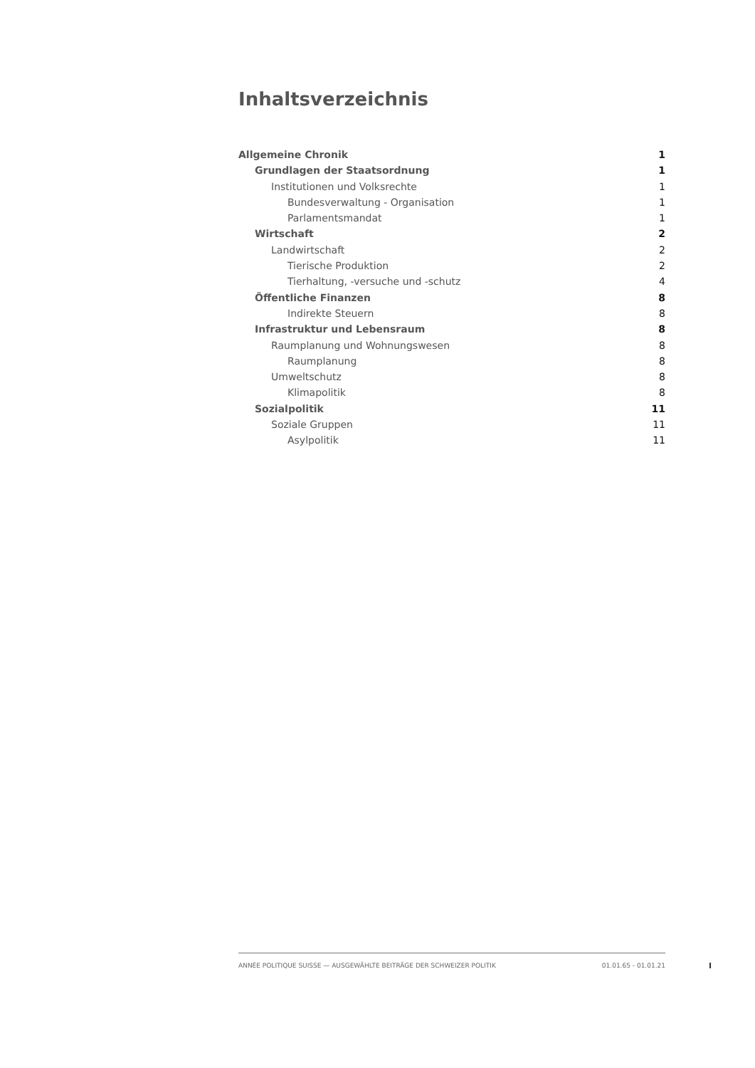Inhaltsverzeichnis
Allgemeine Chronik 1
Grundlagen der Staatsordnung 1
Institutionen und Volksrechte 1
Bundesverwaltung - Organisation 1
Parlamentsmandat 1
Wirtschaft 2
Landwirtschaft 2
Tierische Produktion 2
Tierhaltung, -versuche und -schutz 4
Öffentliche Finanzen 8
Indirekte Steuern 8
Infrastruktur und Lebensraum 8
Raumplanung und Wohnungswesen 8
Raumplanung 8
Umweltschutz 8
Klimapolitik 8
Sozialpolitik 11
Soziale Gruppen 11
Asylpolitik 11
ANNÉE POLITIQUE SUISSE — AUSGEWÄHLTE BEITRÄGE DER SCHWEIZER POLITIK 01.01.65 - 01.01.21
I